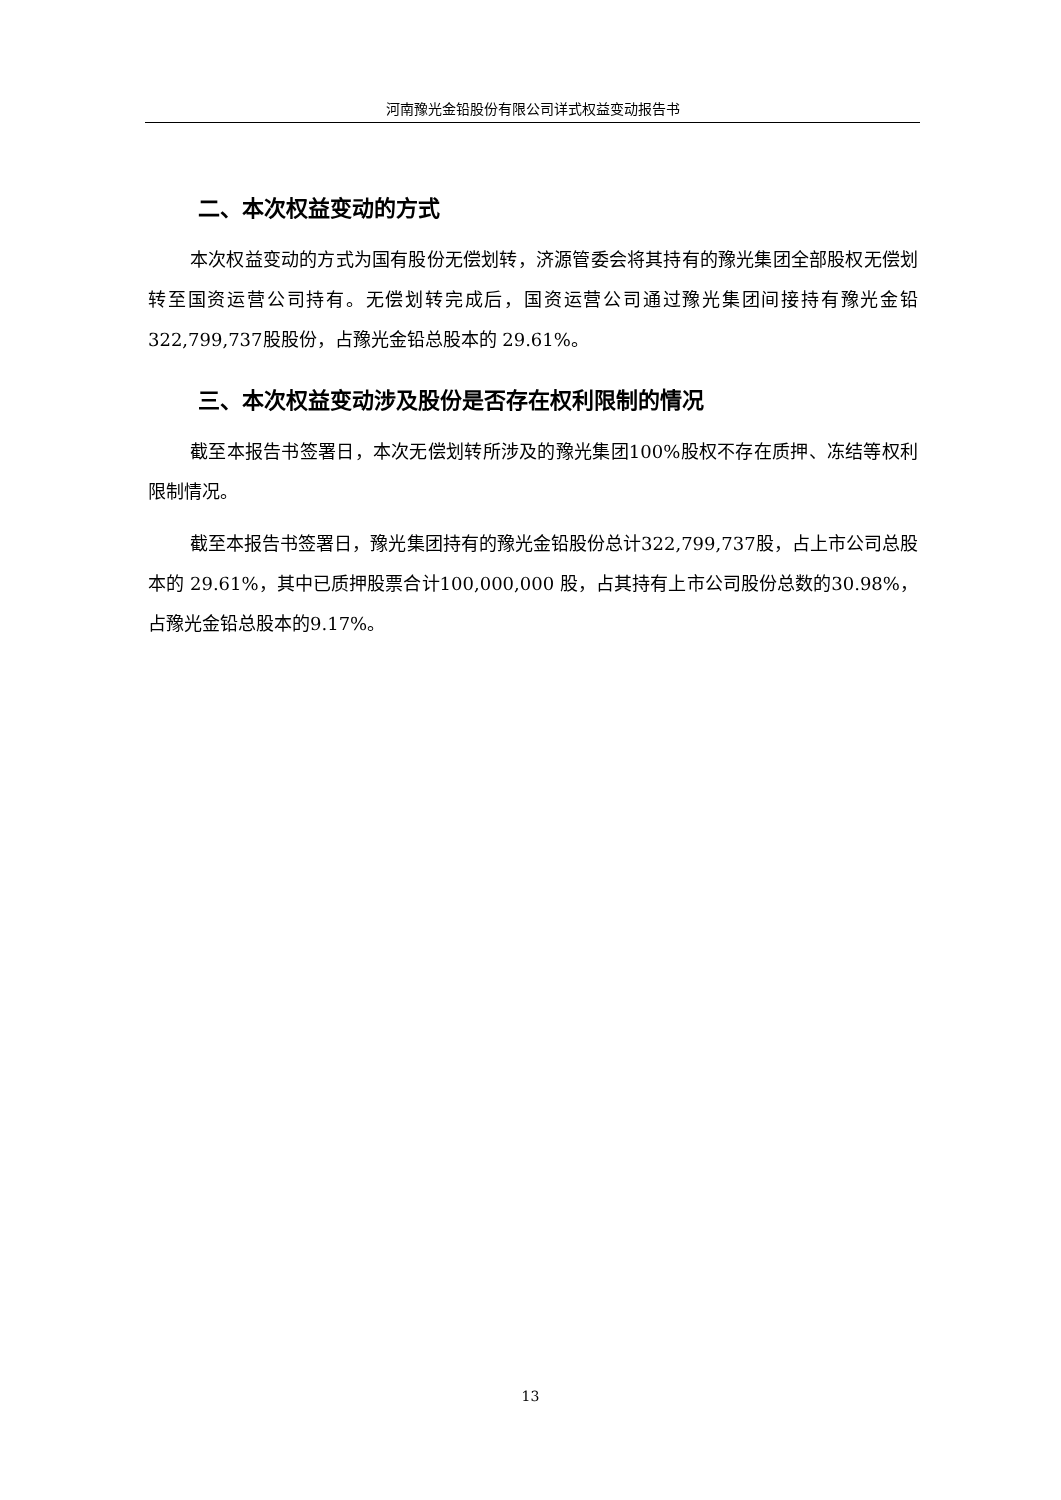河南豫光金铅股份有限公司详式权益变动报告书
二、本次权益变动的方式
本次权益变动的方式为国有股份无偿划转，济源管委会将其持有的豫光集团全部股权无偿划转至国资运营公司持有。无偿划转完成后，国资运营公司通过豫光集团间接持有豫光金铅322,799,737股股份，占豫光金铅总股本的 29.61%。
三、本次权益变动涉及股份是否存在权利限制的情况
截至本报告书签署日，本次无偿划转所涉及的豫光集团100%股权不存在质押、冻结等权利限制情况。
截至本报告书签署日，豫光集团持有的豫光金铅股份总计322,799,737股，占上市公司总股本的 29.61%，其中已质押股票合计100,000,000 股，占其持有上市公司股份总数的30.98%，占豫光金铅总股本的9.17%。
13